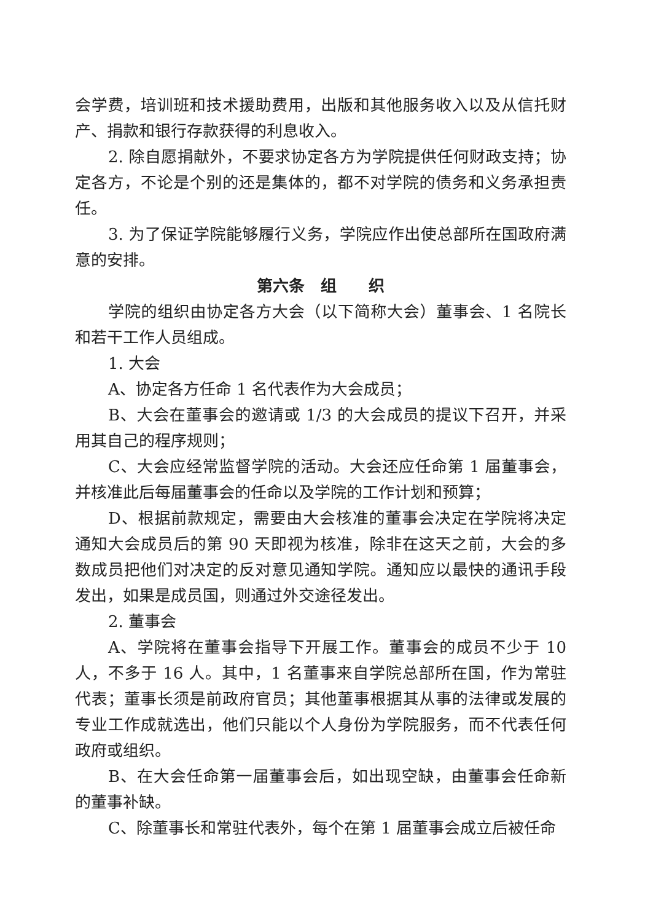会学费，培训班和技术援助费用，出版和其他服务收入以及从信托财产、捐款和银行存款获得的利息收入。
2. 除自愿捐献外，不要求协定各方为学院提供任何财政支持；协定各方，不论是个别的还是集体的，都不对学院的债务和义务承担责任。
3. 为了保证学院能够履行义务，学院应作出使总部所在国政府满意的安排。
第六条　组　　织
学院的组织由协定各方大会（以下简称大会）董事会、1 名院长和若干工作人员组成。
1. 大会
A、协定各方任命 1 名代表作为大会成员；
B、大会在董事会的邀请或 1/3 的大会成员的提议下召开，并采用其自己的程序规则；
C、大会应经常监督学院的活动。大会还应任命第 1 届董事会，并核准此后每届董事会的任命以及学院的工作计划和预算；
D、根据前款规定，需要由大会核准的董事会决定在学院将决定通知大会成员后的第 90 天即视为核准，除非在这天之前，大会的多数成员把他们对决定的反对意见通知学院。通知应以最快的通讯手段发出，如果是成员国，则通过外交途径发出。
2. 董事会
A、学院将在董事会指导下开展工作。董事会的成员不少于 10 人，不多于 16 人。其中，1 名董事来自学院总部所在国，作为常驻代表；董事长须是前政府官员；其他董事根据其从事的法律或发展的专业工作成就选出，他们只能以个人身份为学院服务，而不代表任何政府或组织。
B、在大会任命第一届董事会后，如出现空缺，由董事会任命新的董事补缺。
C、除董事长和常驻代表外，每个在第 1 届董事会成立后被任命